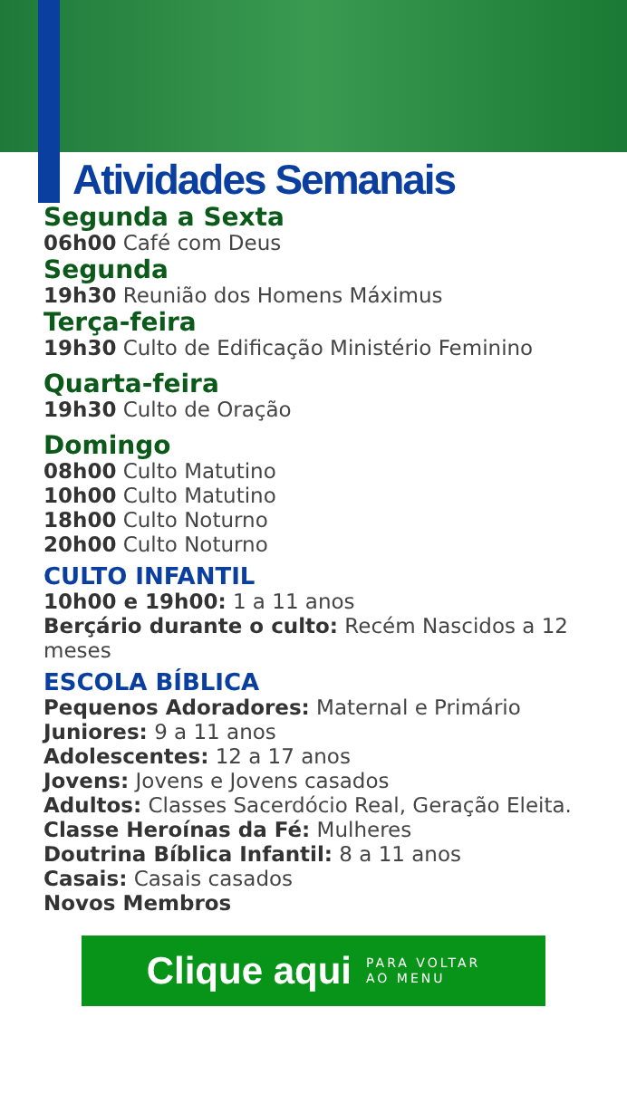Atividades Semanais
Segunda a Sexta
06h00 Café com Deus
Segunda
19h30 Reunião dos Homens Máximus
Terça-feira
19h30 Culto de Edificação Ministério Feminino
Quarta-feira
19h30 Culto de Oração
Domingo
08h00 Culto Matutino
10h00 Culto Matutino
18h00 Culto Noturno
20h00 Culto Noturno
CULTO INFANTIL
10h00 e 19h00: 1 a 11 anos
Berçário durante o culto: Recém Nascidos a 12 meses
ESCOLA BÍBLICA
Pequenos Adoradores: Maternal e Primário
Juniores: 9 a 11 anos
Adolescentes: 12 a 17 anos
Jovens: Jovens e Jovens casados
Adultos: Classes Sacerdócio Real, Geração Eleita.
Classe Heroínas da Fé: Mulheres
Doutrina Bíblica Infantil: 8 a 11 anos
Casais: Casais casados
Novos Membros
Clique aqui PARA VOLTAR
AO MENU